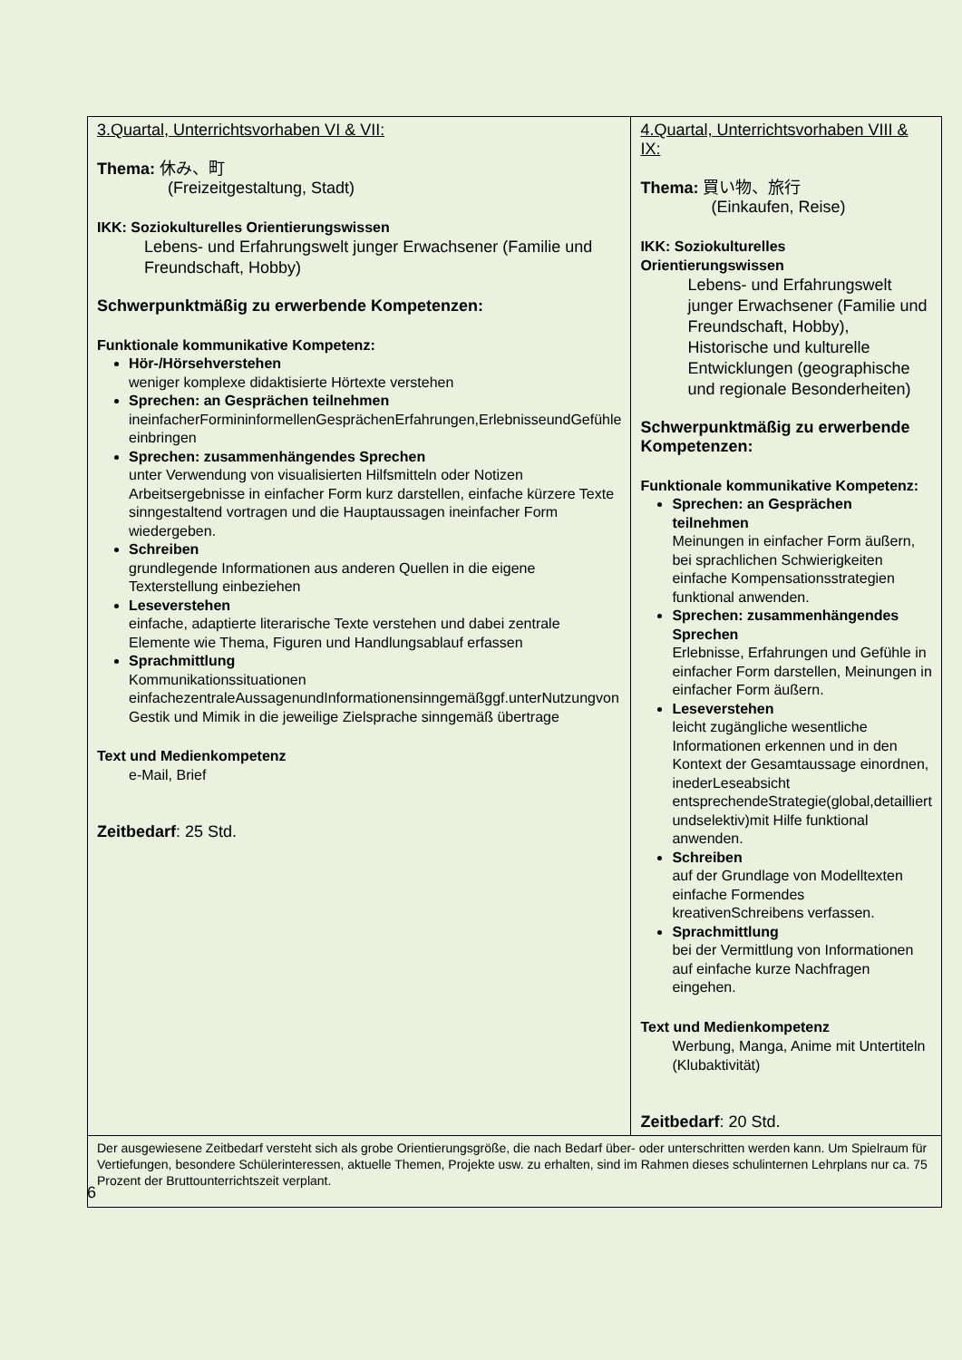| 3.Quartal, Unterrichtsvorhaben VI & VII: Thema: 休み、町 (Freizeitgestaltung, Stadt) IKK: Soziokulturelles Orientierungswissen Lebens- und Erfahrungswelt junger Erwachsener (Familie und Freundschaft, Hobby) Schwerpunktmäßig zu erwerbende Kompetenzen: Funktionale kommunikative Kompetenz: Hör-/Hörsehverstehen weniger komplexe didaktisierte Hörtexte verstehen Sprechen: an Gesprächen teilnehmen ineinfacherFormininformellenGesprächenErfahrungen,ErlebnisseundGefühle einbringen Sprechen: zusammenhängendes Sprechen unter Verwendung von visualisierten Hilfsmitteln oder Notizen Arbeitsergebnisse in einfacher Form kurz darstellen, einfache kürzere Texte sinngestaltend vortragen und die Hauptaussagen ineinfacher Form wiedergeben. Schreiben grundlegende Informationen aus anderen Quellen in die eigene Texterstellung einbeziehen Leseverstehen einfache, adaptierte literarische Texte verstehen und dabei zentrale Elemente wie Thema, Figuren und Handlungsablauf erfassen Sprachmittlung Kommunikationssituationen einfachezentraleAussagenundInformationensinngemäßggf.unterNutzungvon Gestik und Mimik in die jeweilige Zielsprache sinngemäß übertrage Text und Medienkompetenz e-Mail, Brief Zeitbedarf : 25 Std. | 4.Quartal, Unterrichtsvorhaben VIII & IX: Thema: 買い物、旅行 (Einkaufen, Reise) IKK: Soziokulturelles Orientierungswissen Lebens- und Erfahrungswelt junger Erwachsener (Familie und Freundschaft, Hobby), Historische und kulturelle Entwicklungen (geographische und regionale Besonderheiten) Schwerpunktmäßig zu erwerbende Kompetenzen: Funktionale kommunikative Kompetenz: Sprechen: an Gesprächen teilnehmen Meinungen in einfacher Form äußern, bei sprachlichen Schwierigkeiten einfache Kompensationsstrategien funktional anwenden. Sprechen: zusammenhängendes Sprechen Erlebnisse, Erfahrungen und Gefühle in einfacher Form darstellen, Meinungen in einfacher Form äußern. Leseverstehen leicht zugängliche wesentliche Informationen erkennen und in den Kontext der Gesamtaussage einordnen, inederLeseabsicht entsprechendeStrategie(global,detailliert undselektiv)mit Hilfe funktional anwenden. Schreiben auf der Grundlage von Modelltexten einfache Formendes kreativenSchreibens verfassen. Sprachmittlung bei der Vermittlung von Informationen auf einfache kurze Nachfragen eingehen. Text und Medienkompetenz Werbung, Manga, Anime mit Untertiteln (Klubaktivität) Zeitbedarf : 20 Std. |
| Der ausgewiesene Zeitbedarf versteht sich als grobe Orientierungsgröße, die nach Bedarf über- oder unterschritten werden kann. Um Spielraum für Vertiefungen, besondere Schülerinteressen, aktuelle Themen, Projekte usw. zu erhalten, sind im Rahmen dieses schulinternen Lehrplans nur ca. 75 Prozent der Bruttounterrichtszeit verplant. | |
6